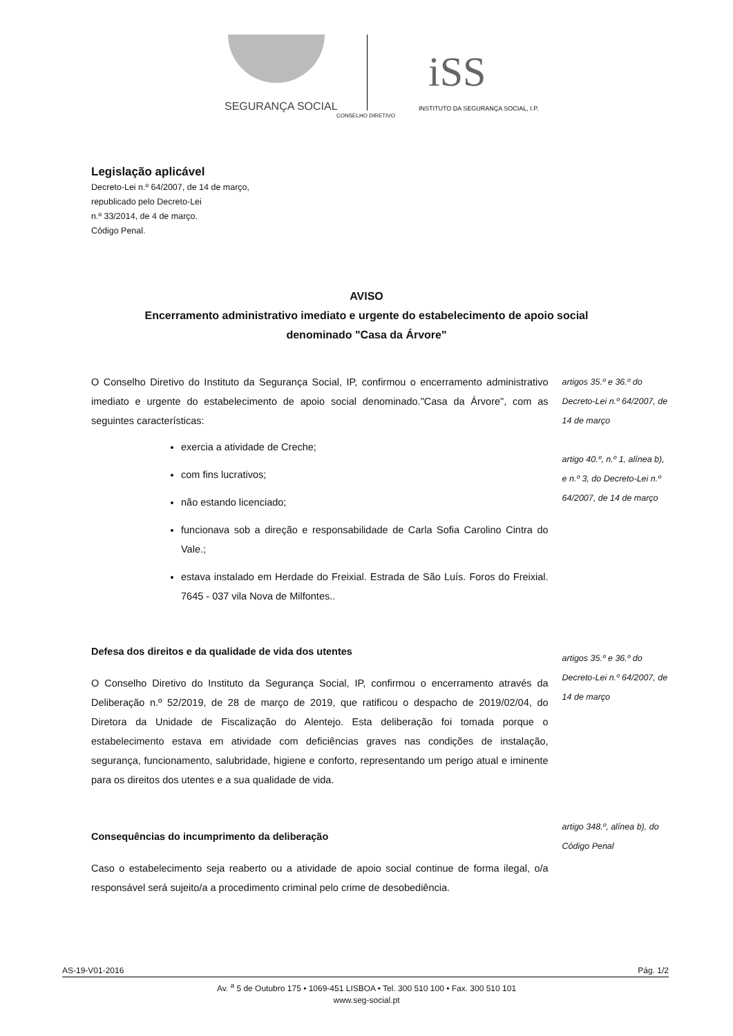iSS
SEGURANÇA SOCIAL
INSTITUTO DA SEGURANÇA SOCIAL, I.P.
CONSELHO DIRETIVO
Legislação aplicável
Decreto-Lei n.º 64/2007, de 14 de março,
republicado pelo Decreto-Lei
n.º 33/2014, de 4 de março.
Código Penal.
AVISO
Encerramento administrativo imediato e urgente do estabelecimento de apoio social
denominado "Casa da Árvore"
O Conselho Diretivo do Instituto da Segurança Social, IP, confirmou o encerramento administrativo imediato e urgente do estabelecimento de apoio social denominado."Casa da Árvore", com as seguintes características:
exercia a atividade de Creche;
com fins lucrativos;
não estando licenciado;
funcionava sob a direção e responsabilidade de Carla Sofia Carolino Cintra do Vale.;
estava instalado em Herdade do Freixial. Estrada de São Luís. Foros do Freixial. 7645 - 037 vila Nova de Milfontes..
artigos 35.º e 36.º do Decreto-Lei n.º 64/2007, de 14 de março
artigo 40.º, n.º 1, alínea b), e n.º 3, do Decreto-Lei n.º 64/2007, de 14 de março
Defesa dos direitos e da qualidade de vida dos utentes
O Conselho Diretivo do Instituto da Segurança Social, IP, confirmou o encerramento através da Deliberação n.º 52/2019, de 28 de março de 2019, que ratificou o despacho de 2019/02/04, do Diretora da Unidade de Fiscalização do Alentejo. Esta deliberação foi tomada porque o estabelecimento estava em atividade com deficiências graves nas condições de instalação, segurança, funcionamento, salubridade, higiene e conforto, representando um perigo atual e iminente para os direitos dos utentes e a sua qualidade de vida.
artigos 35.º e 36.º do Decreto-Lei n.º 64/2007, de 14 de março
Consequências do incumprimento da deliberação
Caso o estabelecimento seja reaberto ou a atividade de apoio social continue de forma ilegal, o/a responsável será sujeito/a a procedimento criminal pelo crime de desobediência.
artigo 348.º, alínea b), do Código Penal
AS-19-V01-2016 Pág. 1/2
Av. <sup>a</sup> 5 de Outubro 175 • 1069-451 LISBOA • Tel. 300 510 100 • Fax. 300 510 101
www.seg-social.pt